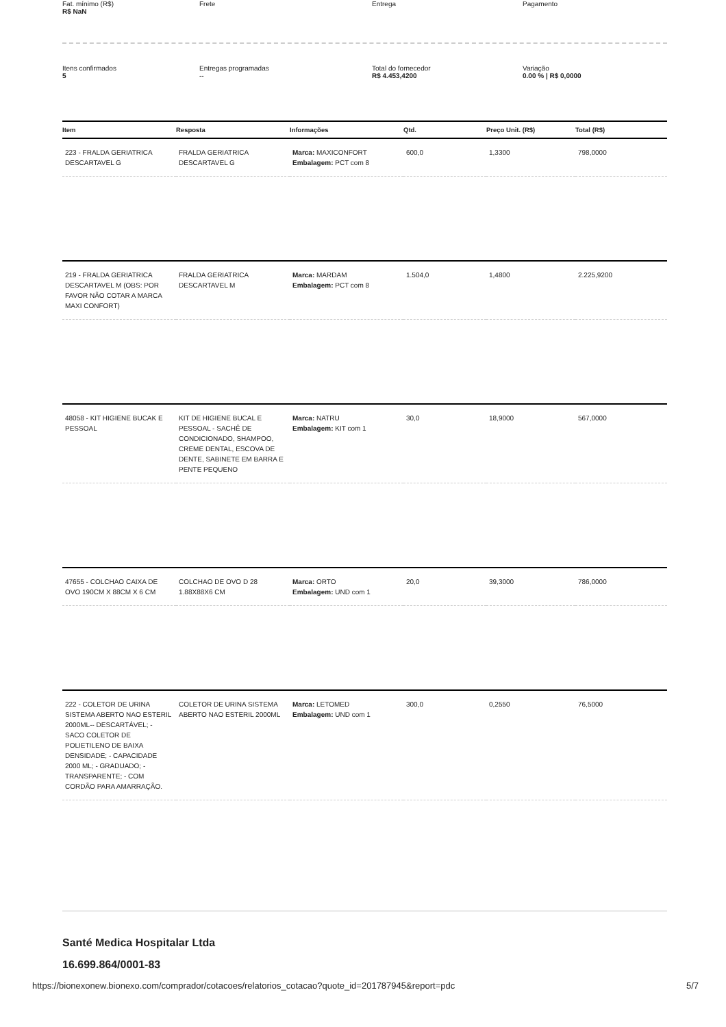Fat. mínimo (R$)
R$ NaN
Frete
Entrega
Pagamento
Itens confirmados
5
Entregas programadas
--
Total do fornecedor
R$ 4.453,4200
Variação
0.00 % | R$ 0,0000
| Item | Resposta | Informações | Qtd. | Preço Unit. (R$) | Total (R$) |
| --- | --- | --- | --- | --- | --- |
| 223 - FRALDA GERIATRICA DESCARTAVEL G | FRALDA GERIATRICA DESCARTAVEL G | Marca: MAXICONFORT Embalagem: PCT com 8 | 600,0 | 1,3300 | 798,0000 |
| 219 - FRALDA GERIATRICA DESCARTAVEL M (OBS: POR FAVOR NÃO COTAR A MARCA MAXI CONFORT) | FRALDA GERIATRICA DESCARTAVEL M | Marca: MARDAM Embalagem: PCT com 8 | 1.504,0 | 1,4800 | 2.225,9200 |
| 48058 - KIT HIGIENE BUCAK E PESSOAL | KIT DE HIGIENE BUCAL E PESSOAL - SACHÊ DE CONDICIONADO, SHAMPOO, CREME DENTAL, ESCOVA DE DENTE, SABINETE EM BARRA E PENTE PEQUENO | Marca: NATRU Embalagem: KIT com 1 | 30,0 | 18,9000 | 567,0000 |
| 47655 - COLCHAO CAIXA DE OVO 190CM X 88CM X 6 CM | COLCHAO DE OVO D 28 1.88X88X6 CM | Marca: ORTO Embalagem: UND com 1 | 20,0 | 39,3000 | 786,0000 |
| 222 - COLETOR DE URINA SISTEMA ABERTO NAO ESTERIL 2000ML-- DESCARTÁVEL; - SACO COLETOR DE POLIETILENO DE BAIXA DENSIDADE; - CAPACIDADE 2000 ML; - GRADUADO; - TRANSPARENTE; - COM CORDÃO PARA AMARRAÇÃO. | COLETOR DE URINA SISTEMA ABERTO NAO ESTERIL 2000ML | Marca: LETOMED Embalagem: UND com 1 | 300,0 | 0,2550 | 76,5000 |
Santé Medica Hospitalar Ltda
16.699.864/0001-83
https://bionexonew.bionexo.com/comprador/cotacoes/relatorios_cotacao?quote_id=201787945&report=pdc 5/7